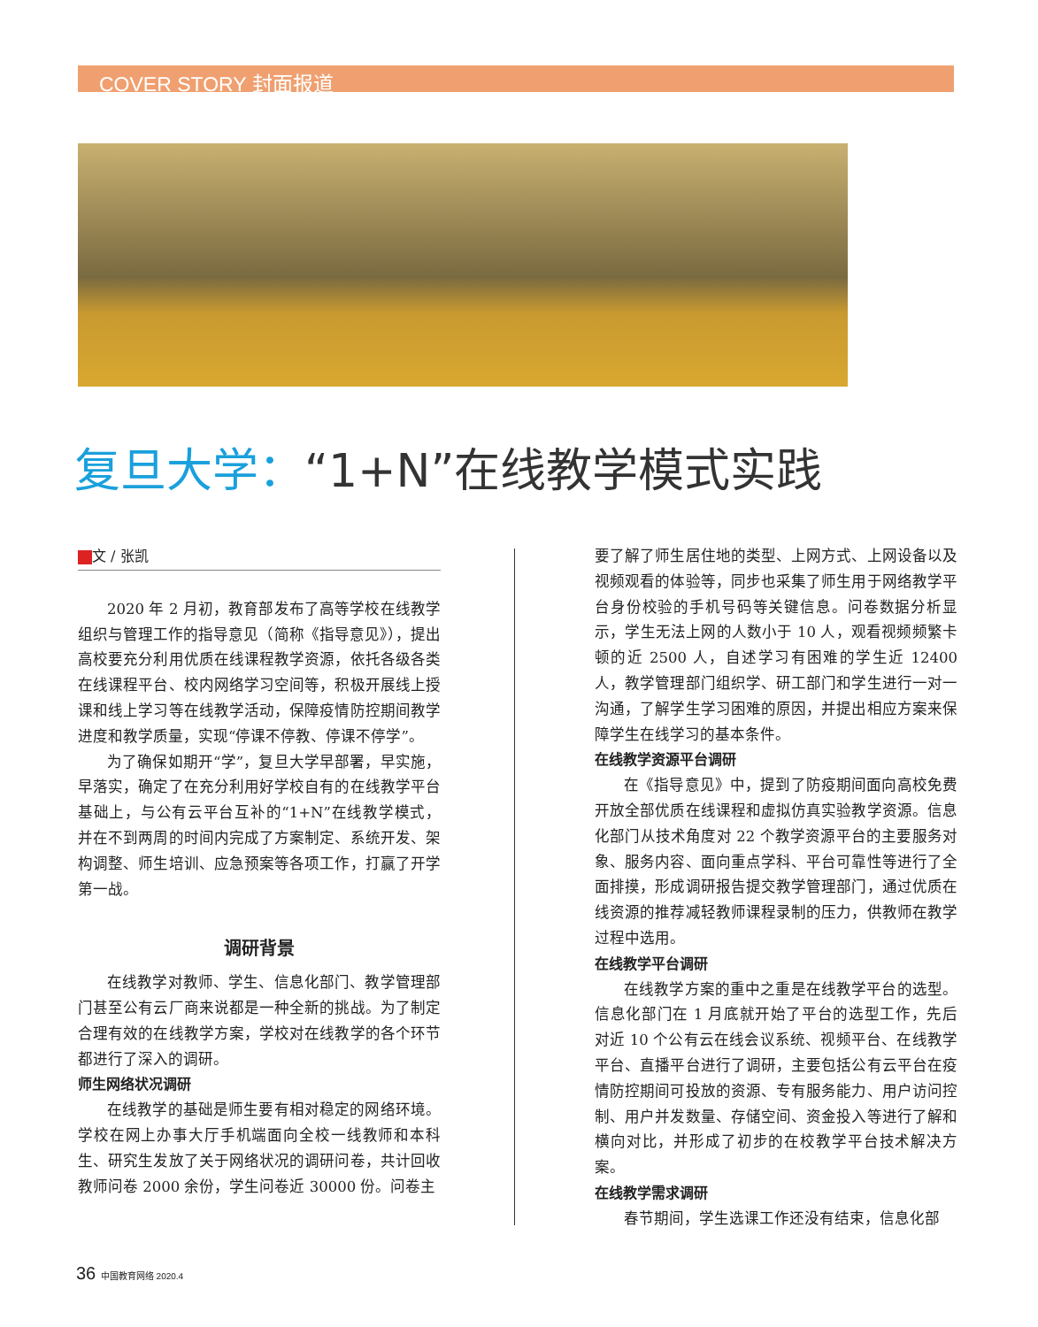COVER STORY 封面报道
复旦大学：“1+N”在线教学模式实践
文 / 张凯
2020 年 2 月初，教育部发布了高等学校在线教学组织与管理工作的指导意见（简称《指导意见》），提出高校要充分利用优质在线课程教学资源，依托各级各类在线课程平台、校内网络学习空间等，积极开展线上授课和线上学习等在线教学活动，保障疫情防控期间教学进度和教学质量，实现“停课不停教、停课不停学”。
为了确保如期开“学”，复旦大学早部署，早实施，早落实，确定了在充分利用好学校自有的在线教学平台基础上，与公有云平台互补的“1+N”在线教学模式，并在不到两周的时间内完成了方案制定、系统开发、架构调整、师生培训、应急预案等各项工作，打赢了开学第一战。
调研背景
在线教学对教师、学生、信息化部门、教学管理部门甚至公有云厂商来说都是一种全新的挑战。为了制定合理有效的在线教学方案，学校对在线教学的各个环节都进行了深入的调研。
师生网络状况调研
在线教学的基础是师生要有相对稳定的网络环境。学校在网上办事大厅手机端面向全校一线教师和本科生、研究生发放了关于网络状况的调研问卷，共计回收教师问卷 2000 余份，学生问卷近 30000 份。问卷主
要了解了师生居住地的类型、上网方式、上网设备以及视频观看的体验等，同步也采集了师生用于网络教学平台身份校验的手机号码等关键信息。问卷数据分析显示，学生无法上网的人数小于 10 人，观看视频频繁卡顿的近 2500 人，自述学习有困难的学生近 12400 人，教学管理部门组织学、研工部门和学生进行一对一沟通，了解学生学习困难的原因，并提出相应方案来保障学生在线学习的基本条件。
在线教学资源平台调研
在《指导意见》中，提到了防疫期间面向高校免费开放全部优质在线课程和虚拟仿真实验教学资源。信息化部门从技术角度对 22 个教学资源平台的主要服务对象、服务内容、面向重点学科、平台可靠性等进行了全面排摸，形成调研报告提交教学管理部门，通过优质在线资源的推荐减轻教师课程录制的压力，供教师在教学过程中选用。
在线教学平台调研
在线教学方案的重中之重是在线教学平台的选型。信息化部门在 1 月底就开始了平台的选型工作，先后对近 10 个公有云在线会议系统、视频平台、在线教学平台、直播平台进行了调研，主要包括公有云平台在疫情防控期间可投放的资源、专有服务能力、用户访问控制、用户并发数量、存储空间、资金投入等进行了解和横向对比，并形成了初步的在校教学平台技术解决方案。
在线教学需求调研
春节期间，学生选课工作还没有结束，信息化部
36 中国教育网络 2020.4